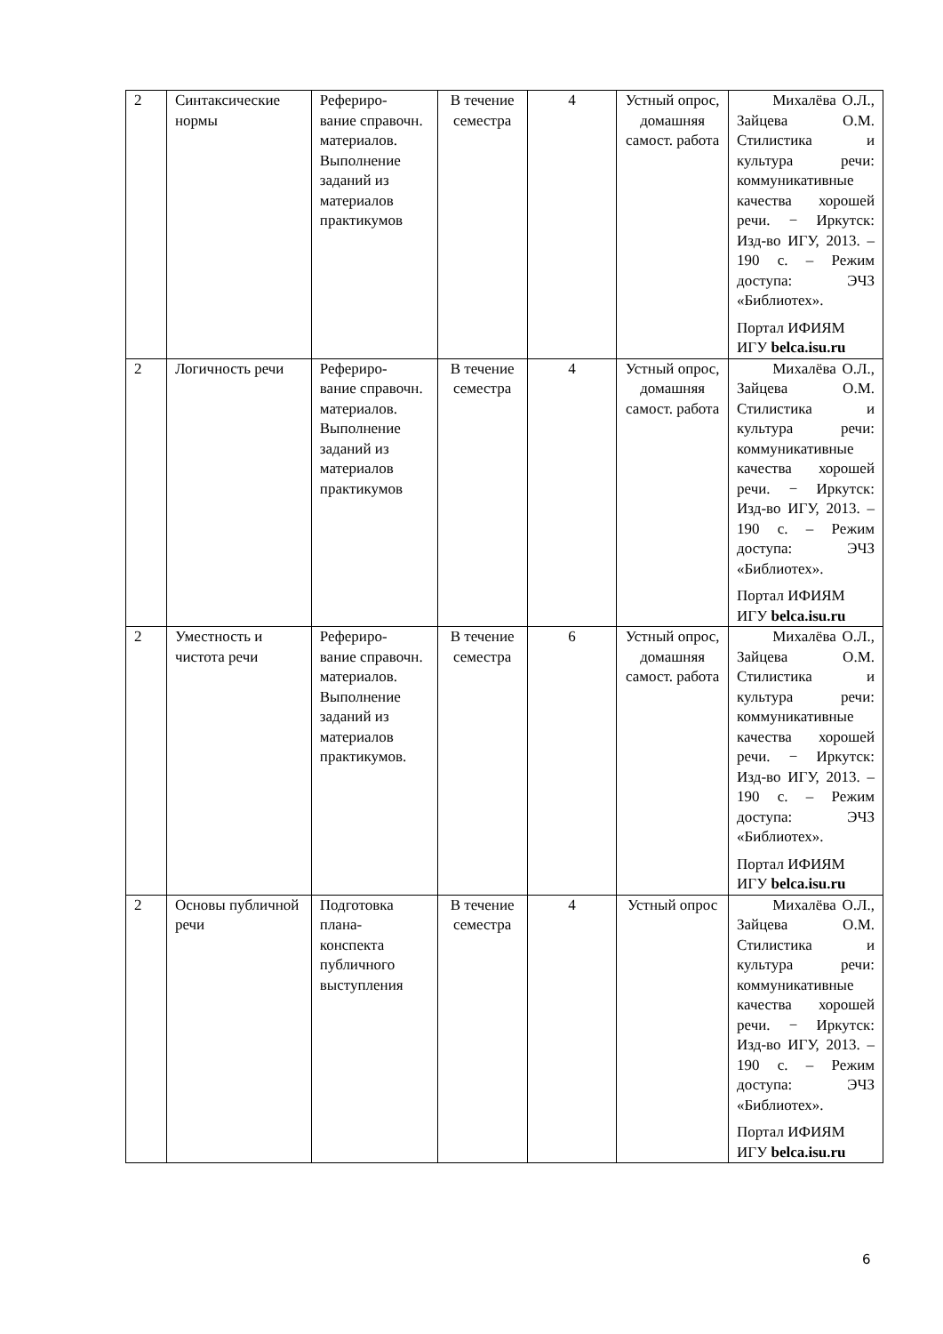| 2 | Синтаксические нормы | Рефериро- вание справочн. материалов. Выполнение заданий из материалов практикумов | В течение семестра | 4 | Устный опрос, домашняя самост. работа | Михалёва О.Л., Зайцева О.М. Стилистика и культура речи: коммуникативные качества хорошей речи. − Иркутск: Изд-во ИГУ, 2013. – 190 с. – Режим доступа: ЭЧЗ «Библиотех». Портал ИФИЯМ ИГУ belca.isu.ru |
| 2 | Логичность речи | Рефериро- вание справочн. материалов. Выполнение заданий из материалов практикумов | В течение семестра | 4 | Устный опрос, домашняя самост. работа | Михалёва О.Л., Зайцева О.М. Стилистика и культура речи: коммуникативные качества хорошей речи. − Иркутск: Изд-во ИГУ, 2013. – 190 с. – Режим доступа: ЭЧЗ «Библиотех». Портал ИФИЯМ ИГУ belca.isu.ru |
| 2 | Уместность и чистота речи | Рефериро- вание справочн. материалов. Выполнение заданий из материалов практикумов. | В течение семестра | 6 | Устный опрос, домашняя самост. работа | Михалёва О.Л., Зайцева О.М. Стилистика и культура речи: коммуникативные качества хорошей речи. − Иркутск: Изд-во ИГУ, 2013. – 190 с. – Режим доступа: ЭЧЗ «Библиотех». Портал ИФИЯМ ИГУ belca.isu.ru |
| 2 | Основы публичной речи | Подготовка плана- конспекта публичного выступления | В течение семестра | 4 | Устный опрос | Михалёва О.Л., Зайцева О.М. Стилистика и культура речи: коммуникативные качества хорошей речи. − Иркутск: Изд-во ИГУ, 2013. – 190 с. – Режим доступа: ЭЧЗ «Библиотех». Портал ИФИЯМ ИГУ belca.isu.ru |
6